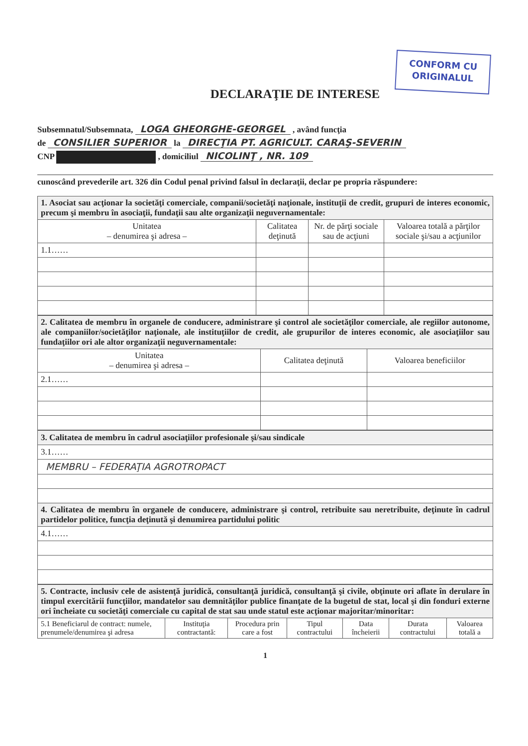CONFORM CU
ORIGINALUL
DECLARAŢIE DE INTERESE
Subsemnatul/Subsemnata, LOGA GHEORGHE-GEORGEL , având funcţia
de CONSILIER SUPERIOR la DIRECŢIA PT. AGRICULT. CARAŞ-SEVERIN
CNP , domiciliul NICOLINŢ , NR. 109
cunoscând prevederile art. 326 din Codul penal privind falsul în declaraţii, declar pe propria răspundere:
| 1. Asociat sau acţionar la societăţi comerciale, companii/societăţi naţionale, instituţii de credit, grupuri de interes economic, precum şi membru în asociaţii, fundaţii sau alte organizaţii neguvernamentale: | | | |
| Unitatea – denumirea şi adresa – | Calitatea deţinută | Nr. de părţi sociale sau de acţiuni | Valoarea totală a părţilor sociale şi/sau a acţiunilor |
| 1.1…… | | | |
| 2. Calitatea de membru în organele de conducere, administrare şi control ale societăţilor comerciale, ale regiilor autonome, ale companiilor/societăţilor naţionale, ale instituţiilor de credit, ale grupurilor de interes economic, ale asociaţiilor sau fundaţiilor ori ale altor organizaţii neguvernamentale: | | |
| Unitatea – denumirea şi adresa – | Calitatea deţinută | Valoarea beneficiilor |
| 2.1…… | | |
| 3. Calitatea de membru în cadrul asociaţiilor profesionale şi/sau sindicale |
| 3.1…… |
| MEMBRU – FEDERAŢIA AGROTROPACT |
| 4. Calitatea de membru în organele de conducere, administrare şi control, retribuite sau neretribuite, deţinute în cadrul partidelor politice, funcţia deţinută şi denumirea partidului politic |
| 4.1…… |
| 5. Contracte, inclusiv cele de asistenţă juridică, consultanţă juridică, consultanţă şi civile, obţinute ori aflate în derulare în timpul exercitării funcţiilor, mandatelor sau demnităţilor publice finanţate de la bugetul de stat, local şi din fonduri externe ori încheiate cu societăţi comerciale cu capital de stat sau unde statul este acţionar majoritar/minoritar: | | | | | | |
| 5.1 Beneficiarul de contract: numele, prenumele/denumirea şi adresa | Instituţia contractantă: | Procedura prin care a fost | Tipul contractului | Data încheierii | Durata contractului | Valoarea totală a |
1